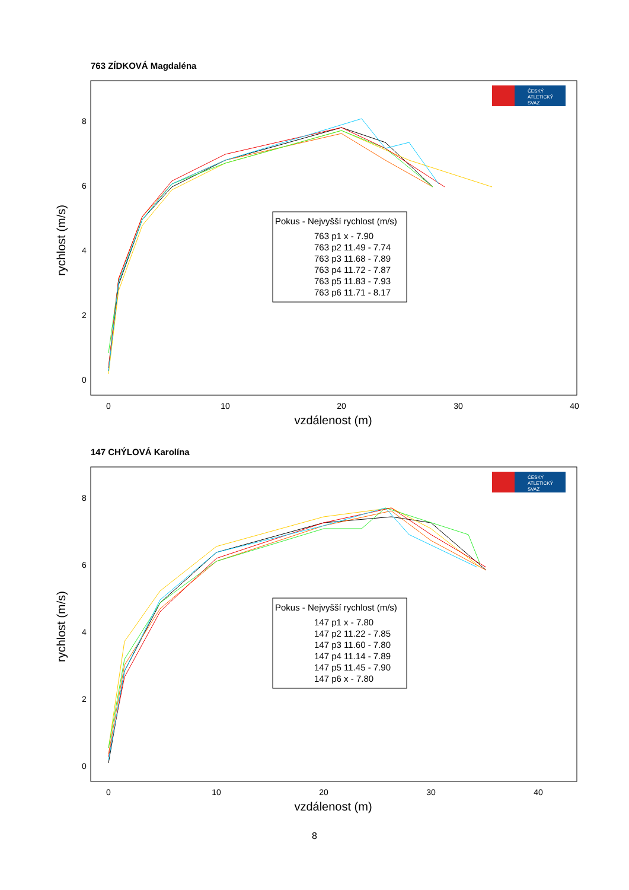763 ZÍDKOVÁ Magdaléna
0
10
20
30
40
vzdálenost (m)
0
2
4
6
8
rychlost (m/s)
Pokus - Nejvyšší rychlost (m/s)
763 p1 x - 7.90
763 p2 11.49 - 7.74
763 p3 11.68 - 7.89
763 p4 11.72 - 7.87
763 p5 11.83 - 7.93
763 p6 11.71 - 8.17
ČESKÝ
ATLETICKÝ
SVAZ
147 CHÝLOVÁ Karolína
0
10
20
30
40
vzdálenost (m)
0
2
4
6
8
rychlost (m/s)
Pokus - Nejvyšší rychlost (m/s)
147 p1 x - 7.80
147 p2 11.22 - 7.85
147 p3 11.60 - 7.80
147 p4 11.14 - 7.89
147 p5 11.45 - 7.90
147 p6 x - 7.80
ČESKÝ
ATLETICKÝ
SVAZ
8